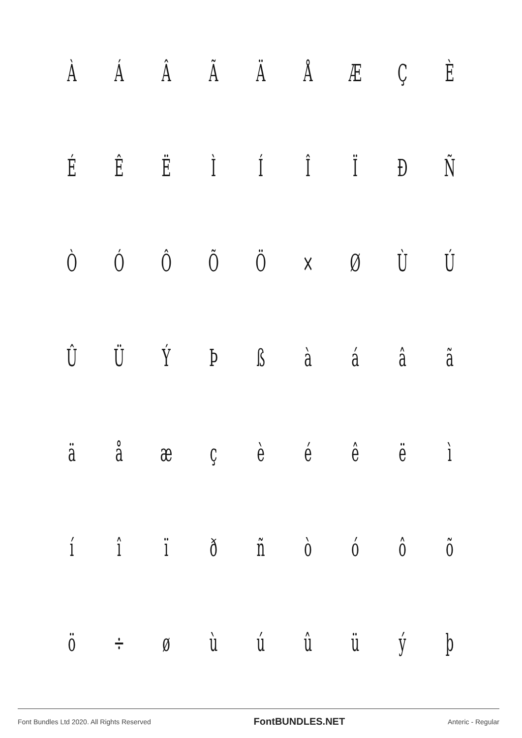| À | Á | Â | Ã | Ä | Å | Æ | Ç | È |
| É | Ê | Ë | Ì | Í | Î | Ï | Ð | Ñ |
| Ò | Ó | Ô | Õ | Ö | × | Ø | Ù | Ú |
| Û | Ü | Ý | Þ | ß | à | á | â | ã |
| ä | å | æ | ç | è | é | ê | ë | ì |
| í | î | ï | ð | ñ | ò | ó | ô | õ |
| ö | ÷ | ø | ù | ú | û | ü | ý | þ |
Font Bundles Ltd 2020. All Rights Reserved FontBUNDLES.NET Anteric - Regular